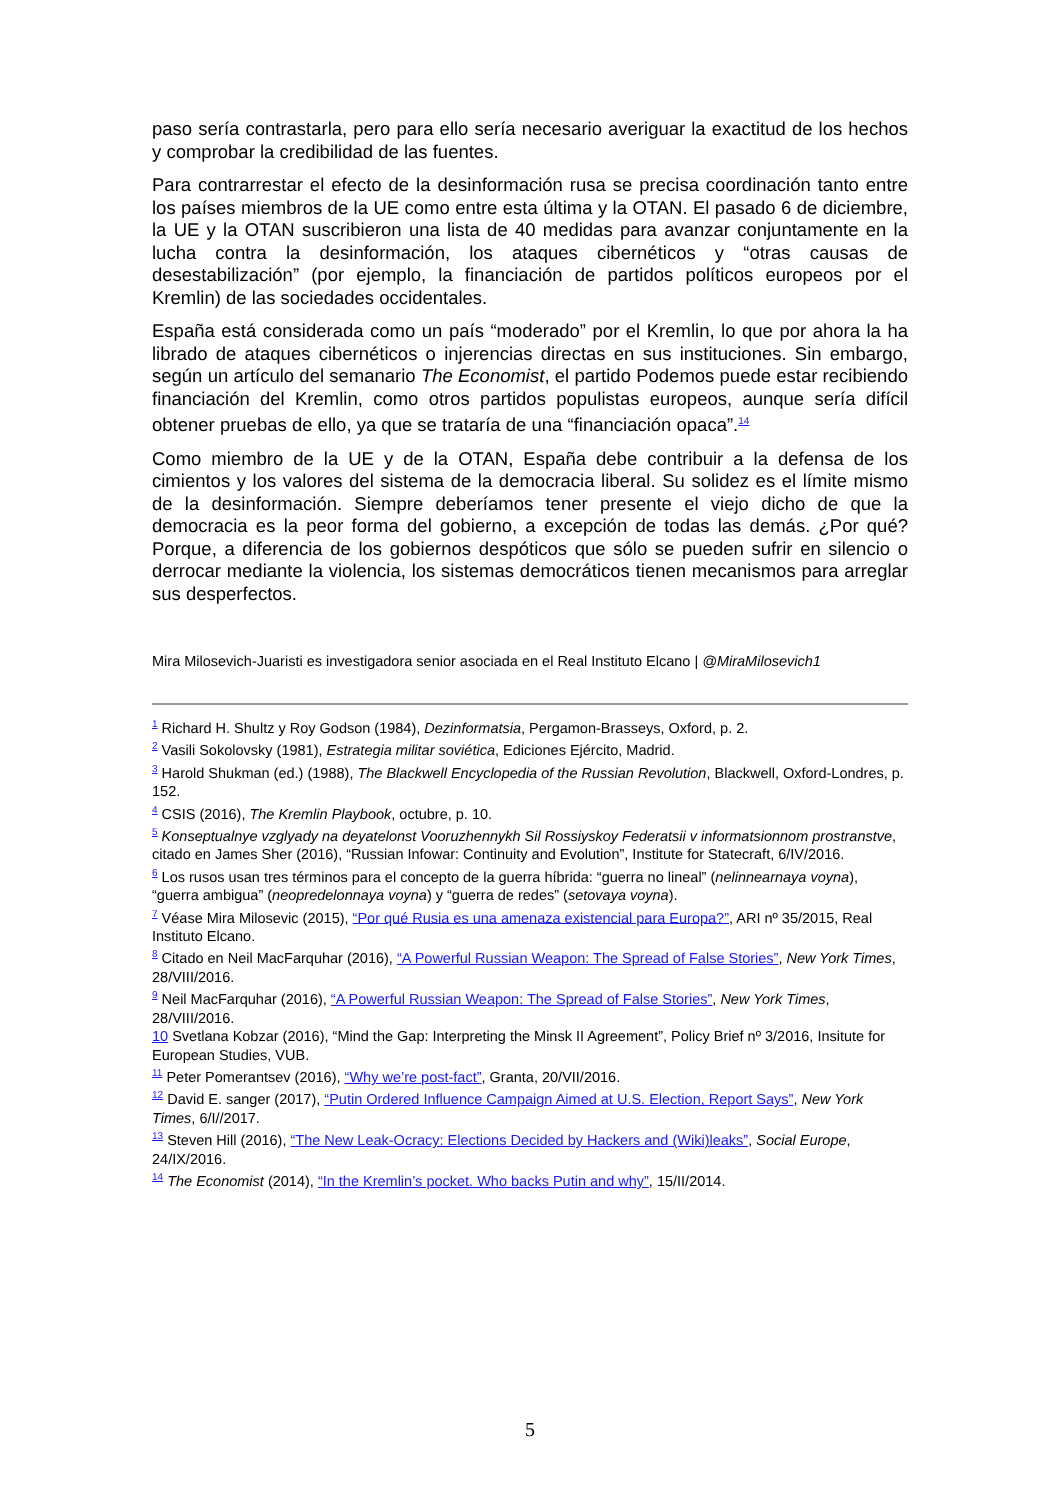paso sería contrastarla, pero para ello sería necesario averiguar la exactitud de los hechos y comprobar la credibilidad de las fuentes.
Para contrarrestar el efecto de la desinformación rusa se precisa coordinación tanto entre los países miembros de la UE como entre esta última y la OTAN. El pasado 6 de diciembre, la UE y la OTAN suscribieron una lista de 40 medidas para avanzar conjuntamente en la lucha contra la desinformación, los ataques cibernéticos y “otras causas de desestabilización” (por ejemplo, la financiación de partidos políticos europeos por el Kremlin) de las sociedades occidentales.
España está considerada como un país “moderado” por el Kremlin, lo que por ahora la ha librado de ataques cibernéticos o injerencias directas en sus instituciones. Sin embargo, según un artículo del semanario The Economist, el partido Podemos puede estar recibiendo financiación del Kremlin, como otros partidos populistas europeos, aunque sería difícil obtener pruebas de ello, ya que se trataría de una “financiación opaca”.<sup>14</sup>
Como miembro de la UE y de la OTAN, España debe contribuir a la defensa de los cimientos y los valores del sistema de la democracia liberal. Su solidez es el límite mismo de la desinformación. Siempre deberíamos tener presente el viejo dicho de que la democracia es la peor forma del gobierno, a excepción de todas las demás. ¿Por qué? Porque, a diferencia de los gobiernos despóticos que sólo se pueden sufrir en silencio o derrocar mediante la violencia, los sistemas democráticos tienen mecanismos para arreglar sus desperfectos.
Mira Milosevich-Juaristi es investigadora senior asociada en el Real Instituto Elcano | @MiraMilosevich1
<sup>1</sup> Richard H. Shultz y Roy Godson (1984), Dezinformatsia, Pergamon-Brasseys, Oxford, p. 2.
<sup>2</sup> Vasili Sokolovsky (1981), Estrategia militar soviética, Ediciones Ejército, Madrid.
<sup>3</sup> Harold Shukman (ed.) (1988), The Blackwell Encyclopedia of the Russian Revolution, Blackwell, Oxford-Londres, p. 152.
<sup>4</sup> CSIS (2016), The Kremlin Playbook, octubre, p. 10.
<sup>5</sup> Konseptualnye vzglyady na deyatelonst Vooruzhennykh Sil Rossiyskoy Federatsii v informatsionnom prostranstve, citado en James Sher (2016), “Russian Infowar: Continuity and Evolution”, Institute for Statecraft, 6/IV/2016.
<sup>6</sup> Los rusos usan tres términos para el concepto de la guerra híbrida: “guerra no lineal” (nelinnearnaya voyna), “guerra ambigua” (neopredelonnaya voyna) y “guerra de redes” (setovaya voyna).
<sup>7</sup> Véase Mira Milosevic (2015), “Por qué Rusia es una amenaza existencial para Europa?”, ARI nº 35/2015, Real Instituto Elcano.
<sup>8</sup> Citado en Neil MacFarquhar (2016), “A Powerful Russian Weapon: The Spread of False Stories”, New York Times, 28/VIII/2016.
<sup>9</sup> Neil MacFarquhar (2016), “A Powerful Russian Weapon: The Spread of False Stories”, New York Times, 28/VIII/2016.
10 Svetlana Kobzar (2016), “Mind the Gap: Interpreting the Minsk II Agreement”, Policy Brief nº 3/2016, Insitute for European Studies, VUB.
<sup>11</sup> Peter Pomerantsev (2016), “Why we’re post-fact”, Granta, 20/VII/2016.
<sup>12</sup> David E. sanger (2017), “Putin Ordered Influence Campaign Aimed at U.S. Election, Report Says”, New York Times, 6/I//2017.
<sup>13</sup> Steven Hill (2016), “The New Leak-Ocracy: Elections Decided by Hackers and (Wiki)leaks”, Social Europe, 24/IX/2016.
<sup>14</sup> The Economist (2014), “In the Kremlin’s pocket. Who backs Putin and why”, 15/II/2014.
5